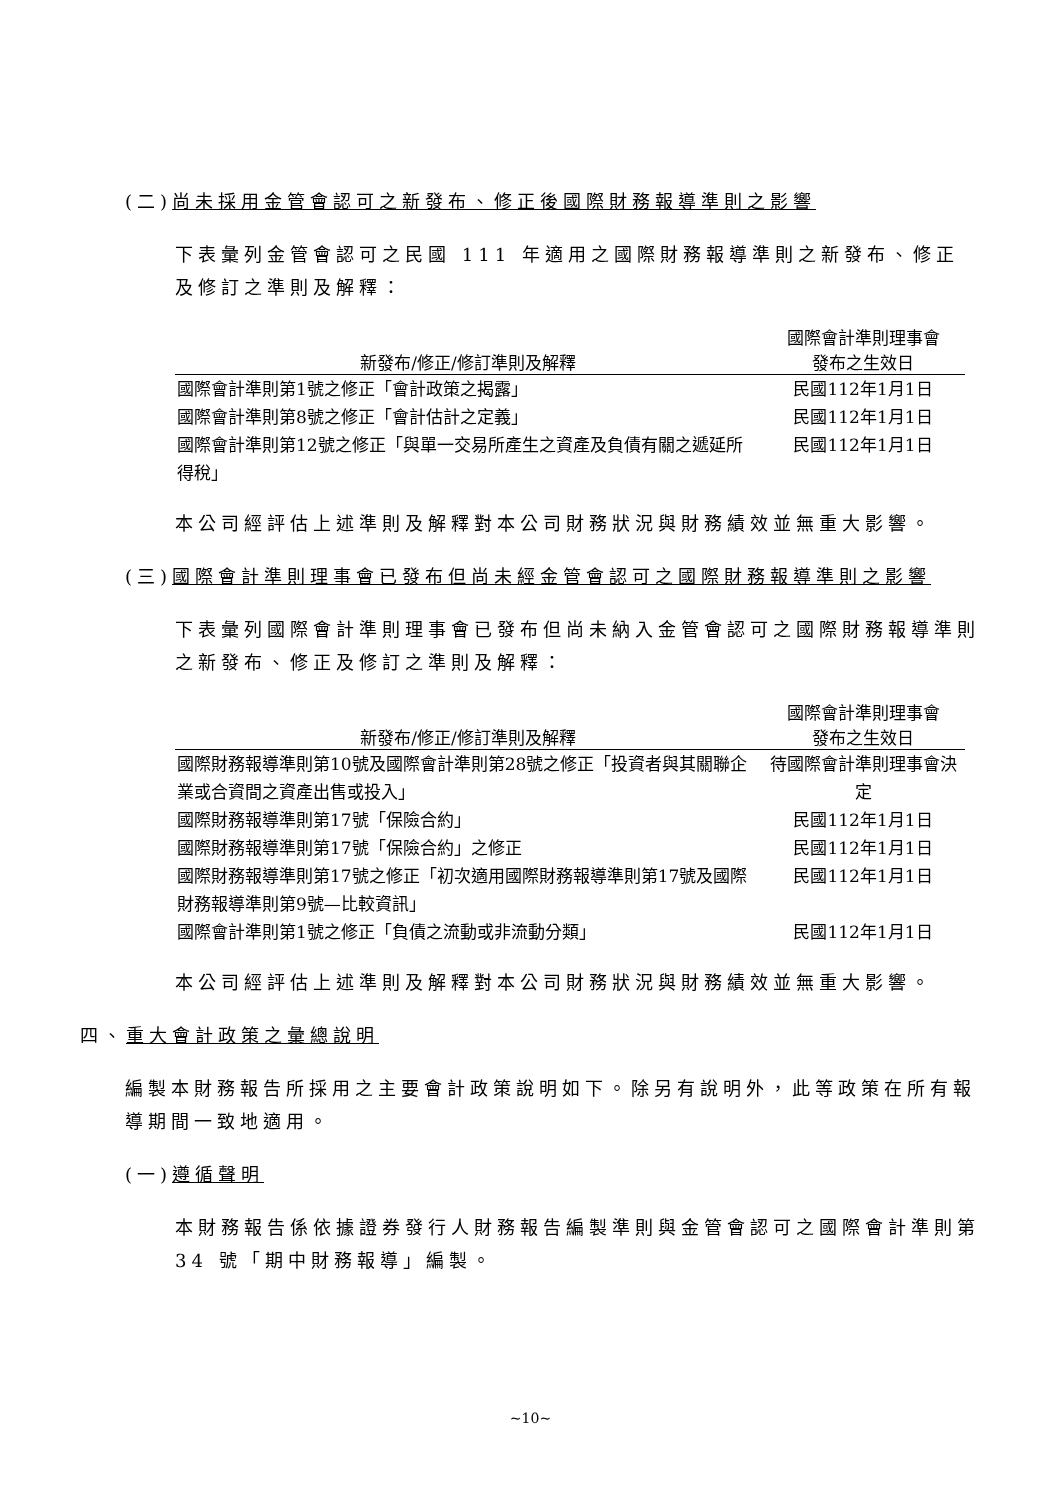(二)尚未採用金管會認可之新發布、修正後國際財務報導準則之影響
下表彙列金管會認可之民國 111 年適用之國際財務報導準則之新發布、修正及修訂之準則及解釋：
| | 國際會計準則理事會 |
| --- | --- |
| 新發布/修正/修訂準則及解釋 | 發布之生效日 |
| 國際會計準則第1號之修正「會計政策之揭露」 | 民國112年1月1日 |
| 國際會計準則第8號之修正「會計估計之定義」 | 民國112年1月1日 |
| 國際會計準則第12號之修正「與單一交易所產生之資產及負債有關之遞延所得稅」 | 民國112年1月1日 |
本公司經評估上述準則及解釋對本公司財務狀況與財務績效並無重大影響。
(三)國際會計準則理事會已發布但尚未經金管會認可之國際財務報導準則之影響
下表彙列國際會計準則理事會已發布但尚未納入金管會認可之國際財務報導準則之新發布、修正及修訂之準則及解釋：
| | 國際會計準則理事會 |
| --- | --- |
| 新發布/修正/修訂準則及解釋 | 發布之生效日 |
| 國際財務報導準則第10號及國際會計準則第28號之修正「投資者與其關聯企業或合資間之資產出售或投入」 | 待國際會計準則理事會決定 |
| 國際財務報導準則第17號「保險合約」 | 民國112年1月1日 |
| 國際財務報導準則第17號「保險合約」之修正 | 民國112年1月1日 |
| 國際財務報導準則第17號之修正「初次適用國際財務報導準則第17號及國際財務報導準則第9號—比較資訊」 | 民國112年1月1日 |
| 國際會計準則第1號之修正「負債之流動或非流動分類」 | 民國112年1月1日 |
本公司經評估上述準則及解釋對本公司財務狀況與財務績效並無重大影響。
四、重大會計政策之彙總說明
編製本財務報告所採用之主要會計政策說明如下。除另有說明外，此等政策在所有報導期間一致地適用。
(一)遵循聲明
本財務報告係依據證券發行人財務報告編製準則與金管會認可之國際會計準則第 34 號「期中財務報導」編製。
~10~